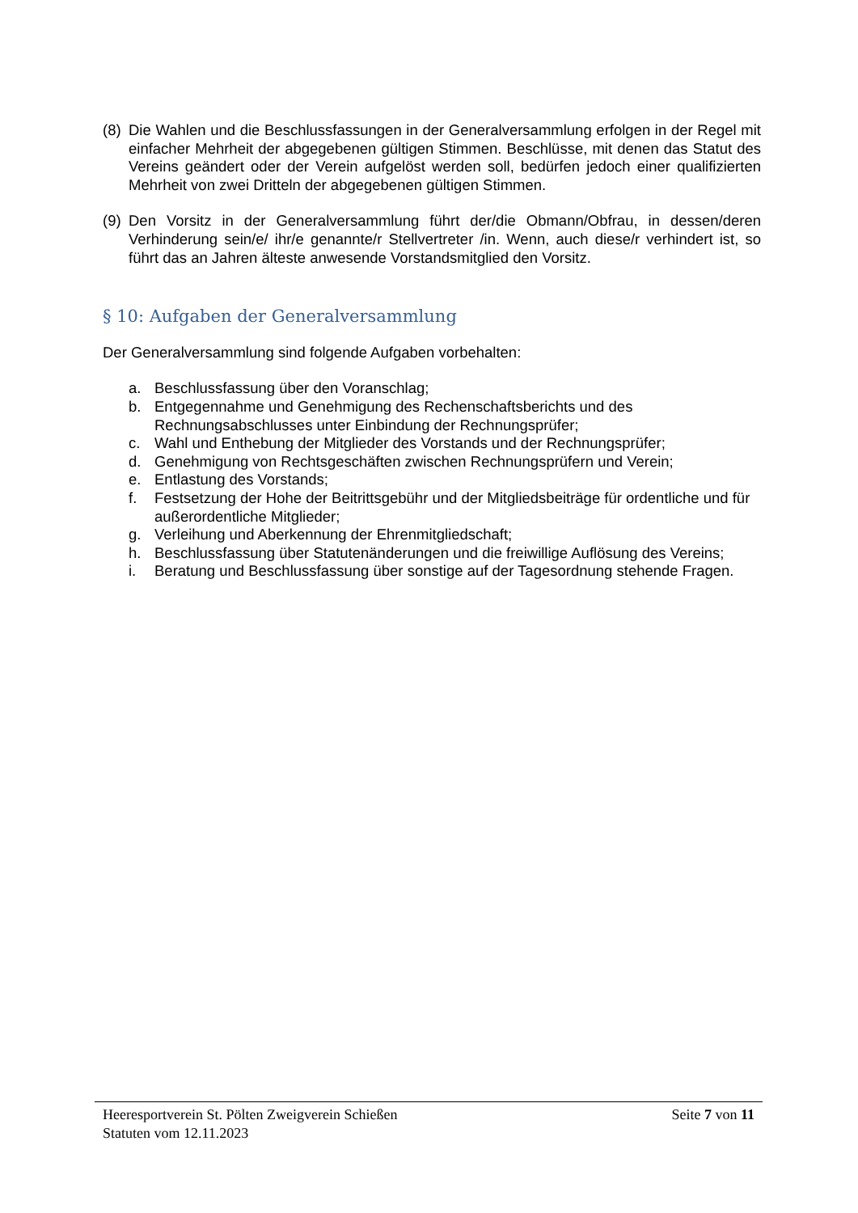(8) Die Wahlen und die Beschlussfassungen in der Generalversammlung erfolgen in der Regel mit einfacher Mehrheit der abgegebenen gültigen Stimmen. Beschlüsse, mit denen das Statut des Vereins geändert oder der Verein aufgelöst werden soll, bedürfen jedoch einer qualifizierten Mehrheit von zwei Dritteln der abgegebenen gültigen Stimmen.
(9) Den Vorsitz in der Generalversammlung führt der/die Obmann/Obfrau, in dessen/deren Verhinderung sein/e/ ihr/e genannte/r Stellvertreter /in. Wenn, auch diese/r verhindert ist, so führt das an Jahren älteste anwesende Vorstandsmitglied den Vorsitz.
§ 10: Aufgaben der Generalversammlung
Der Generalversammlung sind folgende Aufgaben vorbehalten:
a. Beschlussfassung über den Voranschlag;
b. Entgegennahme und Genehmigung des Rechenschaftsberichts und des Rechnungsabschlusses unter Einbindung der Rechnungsprüfer;
c. Wahl und Enthebung der Mitglieder des Vorstands und der Rechnungsprüfer;
d. Genehmigung von Rechtsgeschäften zwischen Rechnungsprüfern und Verein;
e. Entlastung des Vorstands;
f. Festsetzung der Hohe der Beitrittsgebühr und der Mitgliedsbeiträge für ordentliche und für außerordentliche Mitglieder;
g. Verleihung und Aberkennung der Ehrenmitgliedschaft;
h. Beschlussfassung über Statutenänderungen und die freiwillige Auflösung des Vereins;
i. Beratung und Beschlussfassung über sonstige auf der Tagesordnung stehende Fragen.
Heeresportverein St. Pölten Zweigverein Schießen Seite 7 von 11
Statuten vom 12.11.2023